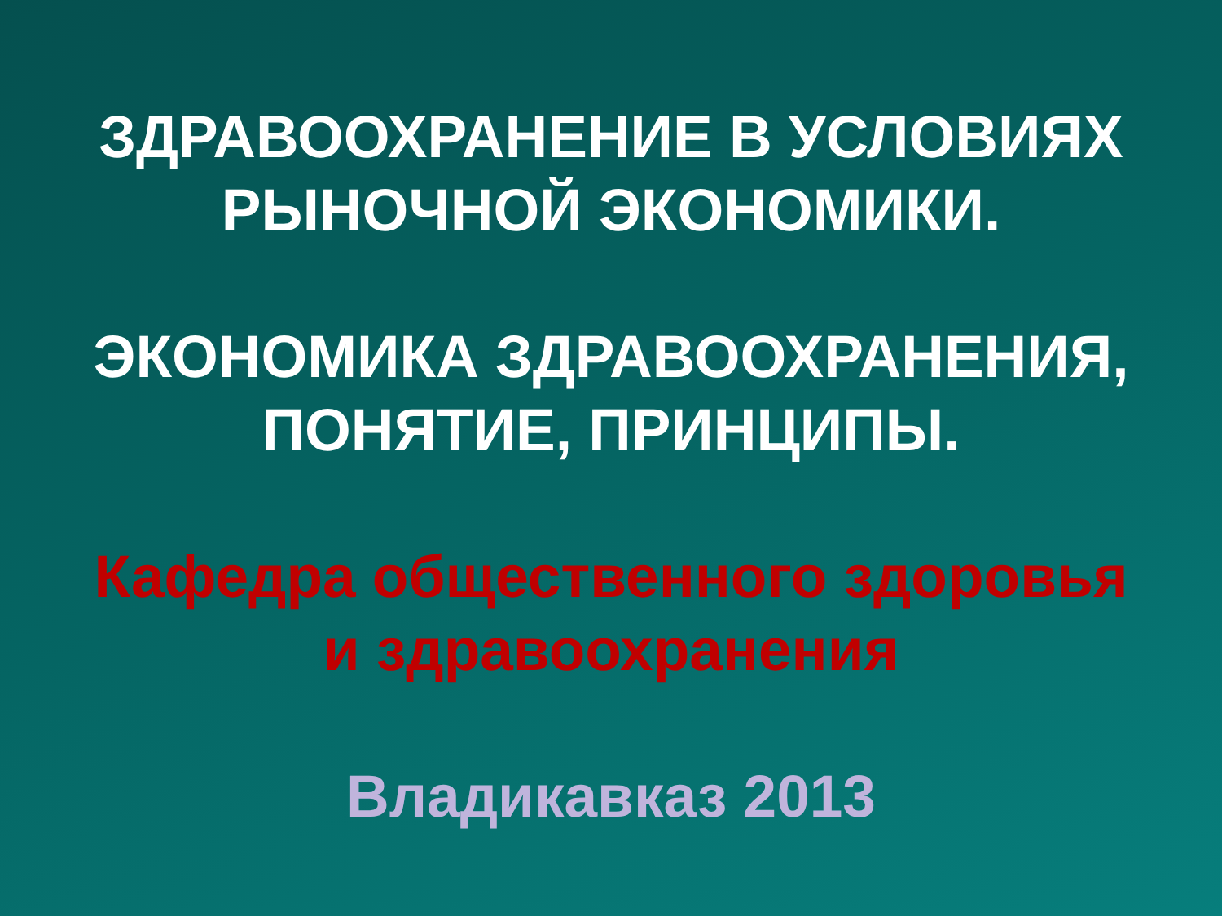ЗДРАВООХРАНЕНИЕ В УСЛОВИЯХ
РЫНОЧНОЙ ЭКОНОМИКИ.
ЭКОНОМИКА ЗДРАВООХРАНЕНИЯ,
ПОНЯТИЕ, ПРИНЦИПЫ.
Кафедра общественного здоровья
и здравоохранения
Владикавказ 2013